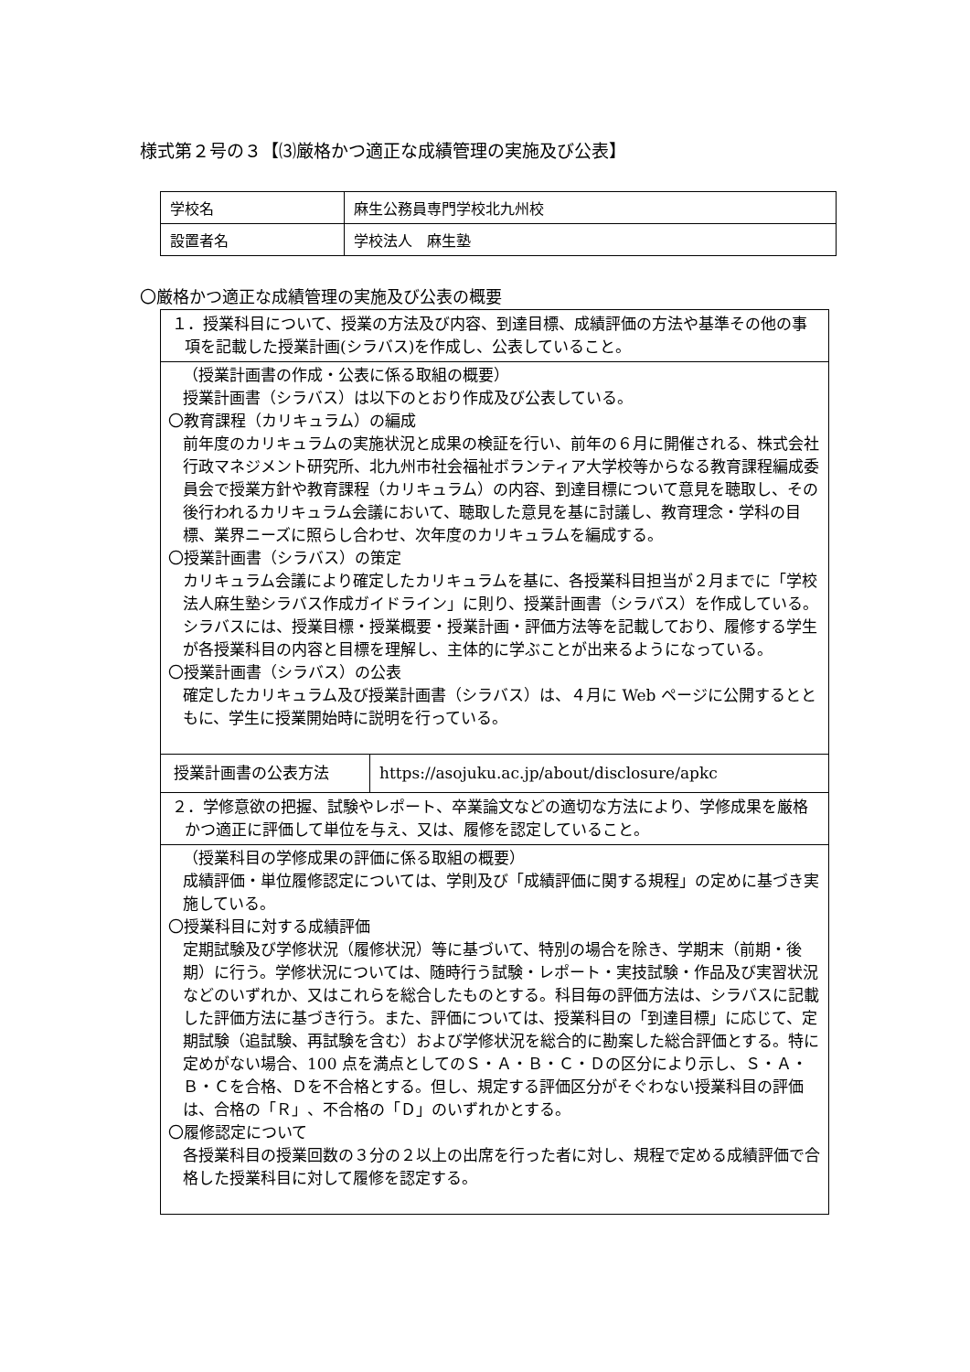様式第２号の３【⑶厳格かつ適正な成績管理の実施及び公表】
| 学校名 | 麻生公務員専門学校北九州校 |
| 設置者名 | 学校法人 麻生塾 |
〇厳格かつ適正な成績管理の実施及び公表の概要
| １．授業科目について、授業の方法及び内容、到達目標、成績評価の方法や基準その他の事項を記載した授業計画(シラバス)を作成し、公表していること。 | |
| （授業計画書の作成・公表に係る取組の概要） 授業計画書（シラバス）は以下のとおり作成及び公表している。 〇教育課程（カリキュラム）の編成 前年度のカリキュラムの実施状況と成果の検証を行い、前年の６月に開催される、株式会社行政マネジメント研究所、北九州市社会福祉ボランティア大学校等からなる教育課程編成委員会で授業方針や教育課程（カリキュラム）の内容、到達目標について意見を聴取し、その後行われるカリキュラム会議において、聴取した意見を基に討議し、教育理念・学科の目標、業界ニーズに照らし合わせ、次年度のカリキュラムを編成する。 〇授業計画書（シラバス）の策定 カリキュラム会議により確定したカリキュラムを基に、各授業科目担当が２月までに「学校法人麻生塾シラバス作成ガイドライン」に則り、授業計画書（シラバス）を作成している。シラバスには、授業目標・授業概要・授業計画・評価方法等を記載しており、履修する学生が各授業科目の内容と目標を理解し、主体的に学ぶことが出来るようになっている。 〇授業計画書（シラバス）の公表 確定したカリキュラム及び授業計画書（シラバス）は、４月に Web ページに公開するとともに、学生に授業開始時に説明を行っている。 | |
| 授業計画書の公表方法 | https://asojuku.ac.jp/about/disclosure/apkc |
| ２．学修意欲の把握、試験やレポート、卒業論文などの適切な方法により、学修成果を厳格かつ適正に評価して単位を与え、又は、履修を認定していること。 | |
| （授業科目の学修成果の評価に係る取組の概要） 成績評価・単位履修認定については、学則及び「成績評価に関する規程」の定めに基づき実施している。 〇授業科目に対する成績評価 定期試験及び学修状況（履修状況）等に基づいて、特別の場合を除き、学期末（前期・後期）に行う。学修状況については、随時行う試験・レポート・実技試験・作品及び実習状況などのいずれか、又はこれらを総合したものとする。科目毎の評価方法は、シラバスに記載した評価方法に基づき行う。また、評価については、授業科目の「到達目標」に応じて、定期試験（追試験、再試験を含む）および学修状況を総合的に勘案した総合評価とする。特に定めがない場合、100 点を満点としてのＳ・Ａ・Ｂ・Ｃ・Ｄの区分により示し、Ｓ・Ａ・Ｂ・Ｃを合格、Ｄを不合格とする。但し、規定する評価区分がそぐわない授業科目の評価は、合格の「Ｒ」、不合格の「Ｄ」のいずれかとする。 〇履修認定について 各授業科目の授業回数の３分の２以上の出席を行った者に対し、規程で定める成績評価で合格した授業科目に対して履修を認定する。 | |